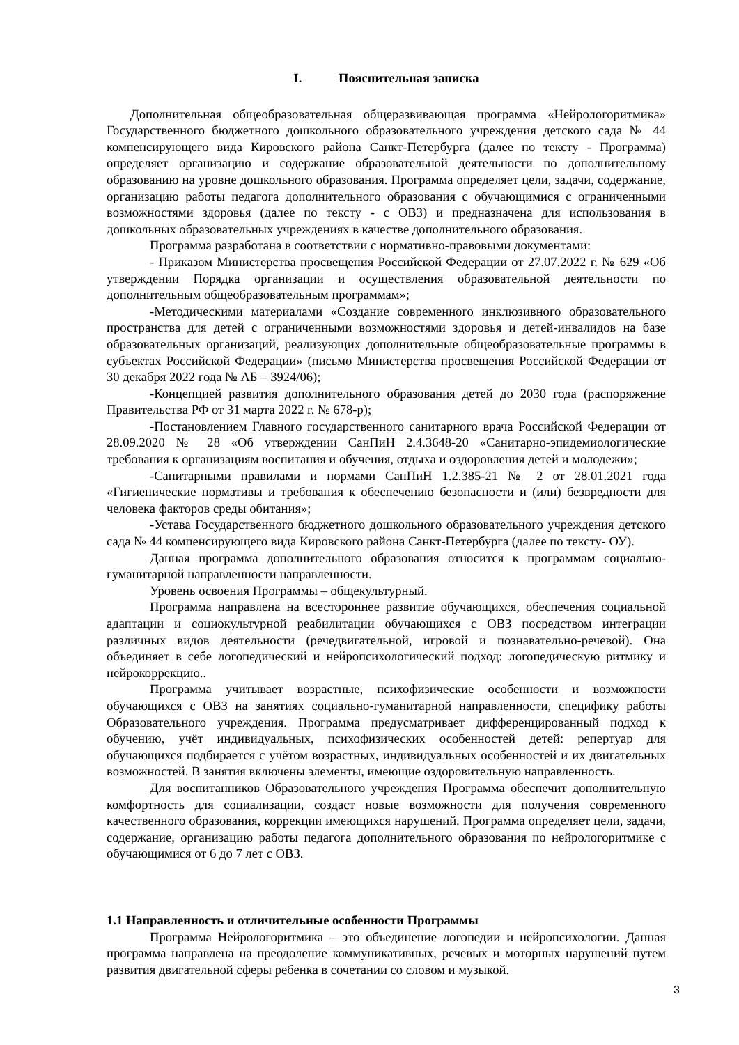I. Пояснительная записка
Дополнительная общеобразовательная общеразвивающая программа «Нейрологоритмика» Государственного бюджетного дошкольного образовательного учреждения детского сада № 44 компенсирующего вида Кировского района Санкт-Петербурга (далее по тексту - Программа) определяет организацию и содержание образовательной деятельности по дополнительному образованию на уровне дошкольного образования. Программа определяет цели, задачи, содержание, организацию работы педагога дополнительного образования с обучающимися с ограниченными возможностями здоровья (далее по тексту - с ОВЗ) и предназначена для использования в дошкольных образовательных учреждениях в качестве дополнительного образования.
Программа разработана в соответствии с нормативно-правовыми документами:
- Приказом Министерства просвещения Российской Федерации от 27.07.2022 г. № 629 «Об утверждении Порядка организации и осуществления образовательной деятельности по дополнительным общеобразовательным программам»;
-Методическими материалами «Создание современного инклюзивного образовательного пространства для детей с ограниченными возможностями здоровья и детей-инвалидов на базе образовательных организаций, реализующих дополнительные общеобразовательные программы в субъектах Российской Федерации» (письмо Министерства просвещения Российской Федерации от 30 декабря 2022 года № АБ – 3924/06);
-Концепцией развития дополнительного образования детей до 2030 года (распоряжение Правительства РФ от 31 марта 2022 г. № 678-р);
-Постановлением Главного государственного санитарного врача Российской Федерации от 28.09.2020 № 28 «Об утверждении СанПиН 2.4.3648-20 «Санитарно-эпидемиологические требования к организациям воспитания и обучения, отдыха и оздоровления детей и молодежи»;
-Санитарными правилами и нормами СанПиН 1.2.385-21 № 2 от 28.01.2021 года «Гигиенические нормативы и требования к обеспечению безопасности и (или) безвредности для человека факторов среды обитания»;
-Устава Государственного бюджетного дошкольного образовательного учреждения детского сада № 44 компенсирующего вида Кировского района Санкт-Петербурга (далее по тексту- ОУ).
Данная программа дополнительного образования относится к программам социально-гуманитарной направленности направленности.
Уровень освоения Программы – общекультурный.
Программа направлена на всестороннее развитие обучающихся, обеспечения социальной адаптации и социокультурной реабилитации обучающихся с ОВЗ посредством интеграции различных видов деятельности (речедвигательной, игровой и познавательно-речевой). Она объединяет в себе логопедический и нейропсихологический подход: логопедическую ритмику и нейрокоррекцию..
Программа учитывает возрастные, психофизические особенности и возможности обучающихся с ОВЗ на занятиях социально-гуманитарной направленности, специфику работы Образовательного учреждения. Программа предусматривает дифференцированный подход к обучению, учёт индивидуальных, психофизических особенностей детей: репертуар для обучающихся подбирается с учётом возрастных, индивидуальных особенностей и их двигательных возможностей. В занятия включены элементы, имеющие оздоровительную направленность.
Для воспитанников Образовательного учреждения Программа обеспечит дополнительную комфортность для социализации, создаст новые возможности для получения современного качественного образования, коррекции имеющихся нарушений. Программа определяет цели, задачи, содержание, организацию работы педагога дополнительного образования по нейрологоритмике с обучающимися от 6 до 7 лет с ОВЗ.
1.1 Направленность и отличительные особенности Программы
Программа Нейрологоритмика – это объединение логопедии и нейропсихологии. Данная программа направлена на преодоление коммуникативных, речевых и моторных нарушений путем развития двигательной сферы ребенка в сочетании со словом и музыкой.
3